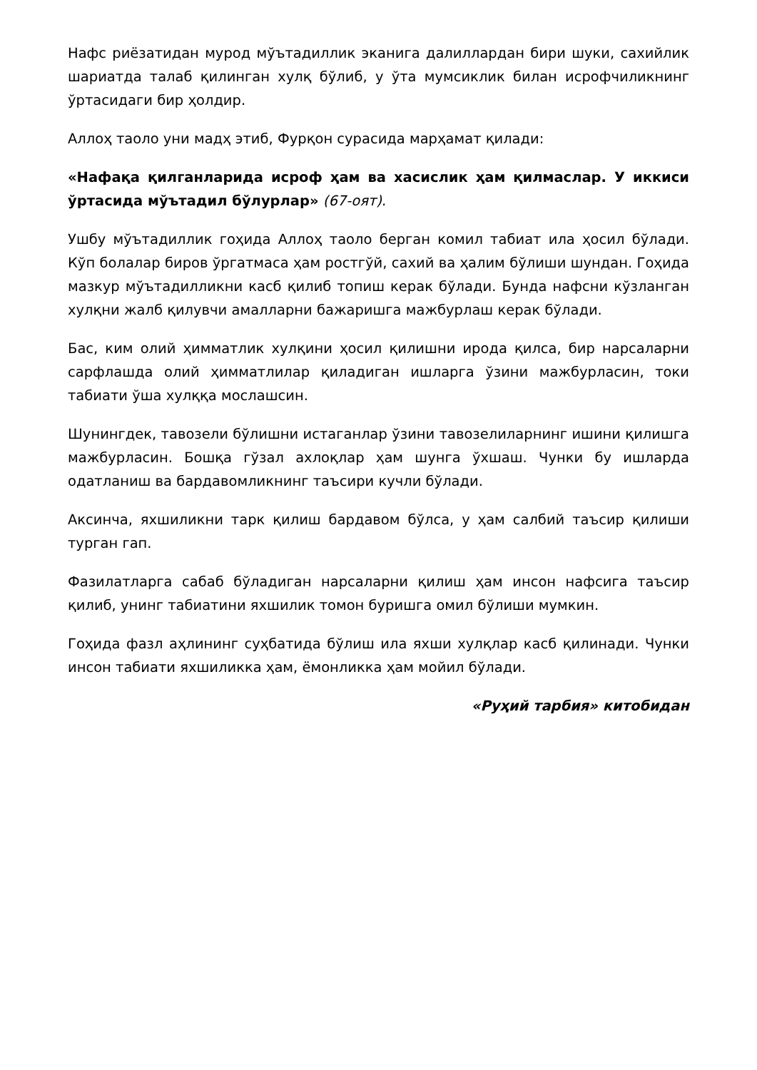Нафс риёзатидан мурод мўътадиллик эканига далиллардан бири шуки, сахийлик шариатда талаб қилинган хулқ бўлиб, у ўта мумсиклик билан исрофчиликнинг ўртасидаги бир ҳолдир.
Аллоҳ таоло уни мадҳ этиб, Фурқон сурасида марҳамат қилади:
«Нафақа қилганларида исроф ҳам ва хасислик ҳам қилмаслар. У иккиси ўртасида мўътадил бўлурлар» (67-оят).
Ушбу мўътадиллик гоҳида Аллоҳ таоло берган комил табиат ила ҳосил бўлади. Кўп болалар биров ўргатмаса ҳам ростгўй, сахий ва ҳалим бўлиши шундан. Гоҳида мазкур мўътадилликни касб қилиб топиш керак бўлади. Бунда нафсни кўзланган хулқни жалб қилувчи амалларни бажаришга мажбурлаш керак бўлади.
Бас, ким олий ҳимматлик хулқини ҳосил қилишни ирода қилса, бир нарсаларни сарфлашда олий ҳимматлилар қиладиган ишларга ўзини мажбурласин, токи табиати ўша хулққа мослашсин.
Шунингдек, тавозели бўлишни истаганлар ўзини тавозелиларнинг ишини қилишга мажбурласин. Бошқа гўзал ахлоқлар ҳам шунга ўхшаш. Чунки бу ишларда одатланиш ва бардавомликнинг таъсири кучли бўлади.
Аксинча, яхшиликни тарк қилиш бардавом бўлса, у ҳам салбий таъсир қилиши турган гап.
Фазилатларга сабаб бўладиган нарсаларни қилиш ҳам инсон нафсига таъсир қилиб, унинг табиатини яхшилик томон буришга омил бўлиши мумкин.
Гоҳида фазл аҳлининг суҳбатида бўлиш ила яхши хулқлар касб қилинади. Чунки инсон табиати яхшиликка ҳам, ёмонликка ҳам мойил бўлади.
«Руҳий тарбия» китобидан